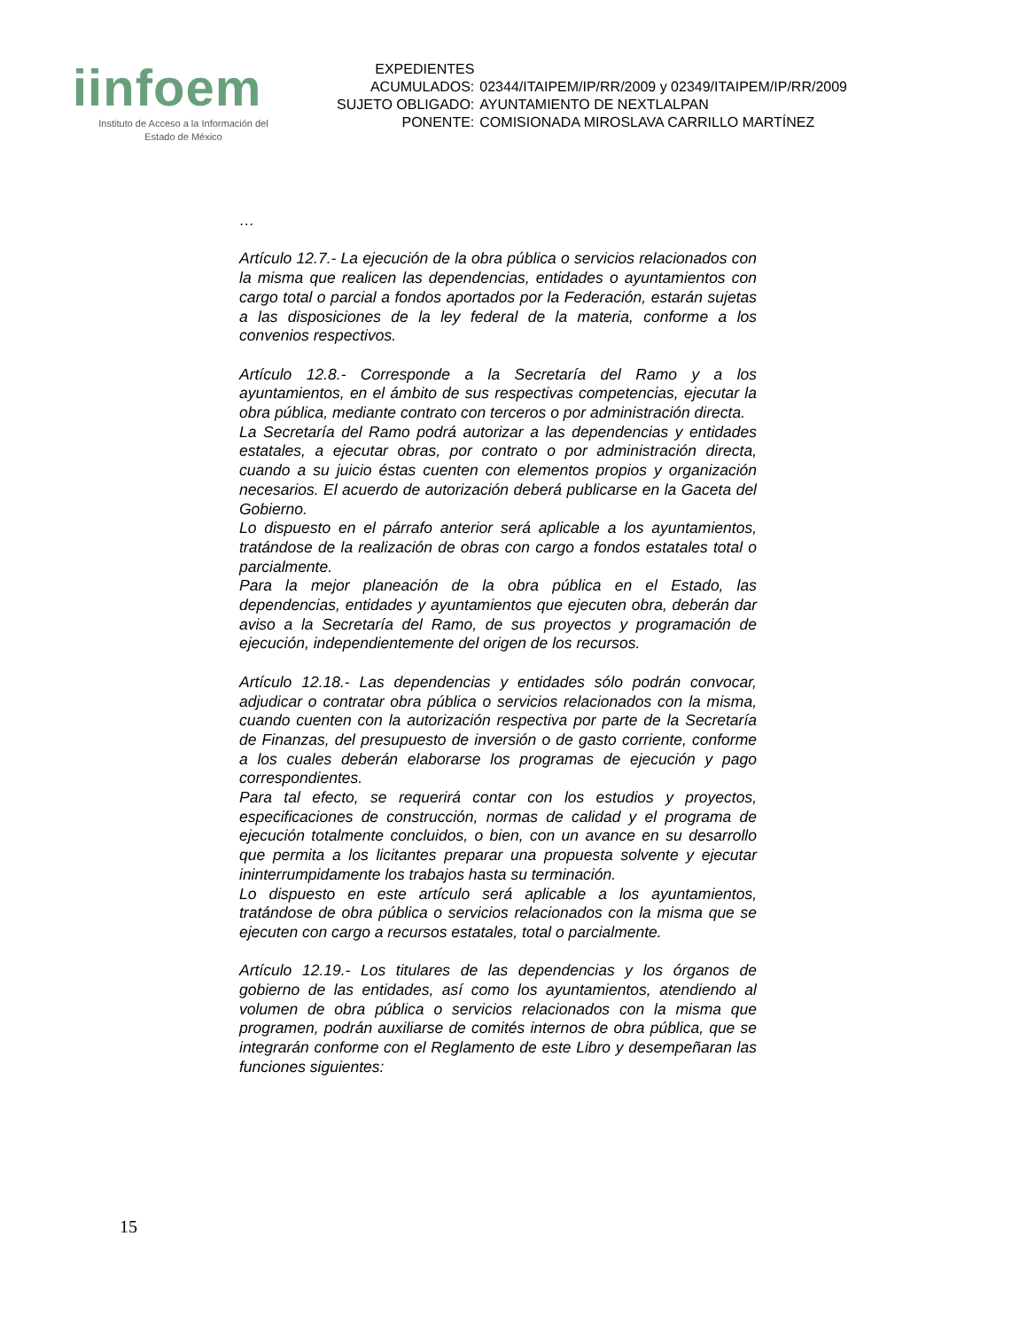iinfoem
Instituto de Acceso a la Información del
Estado de México
| EXPEDIENTES | |
| ACUMULADOS: | 02344/ITAIPEM/IP/RR/2009 y 02349/ITAIPEM/IP/RR/2009 |
| SUJETO OBLIGADO: | AYUNTAMIENTO DE NEXTLALPAN |
| PONENTE: | COMISIONADA MIROSLAVA CARRILLO MARTÍNEZ |
…
Artículo 12.7.- La ejecución de la obra pública o servicios relacionados con la misma que realicen las dependencias, entidades o ayuntamientos con cargo total o parcial a fondos aportados por la Federación, estarán sujetas a las disposiciones de la ley federal de la materia, conforme a los convenios respectivos.
Artículo 12.8.- Corresponde a la Secretaría del Ramo y a los ayuntamientos, en el ámbito de sus respectivas competencias, ejecutar la obra pública, mediante contrato con terceros o por administración directa.
La Secretaría del Ramo podrá autorizar a las dependencias y entidades estatales, a ejecutar obras, por contrato o por administración directa, cuando a su juicio éstas cuenten con elementos propios y organización necesarios. El acuerdo de autorización deberá publicarse en la Gaceta del Gobierno.
Lo dispuesto en el párrafo anterior será aplicable a los ayuntamientos, tratándose de la realización de obras con cargo a fondos estatales total o parcialmente.
Para la mejor planeación de la obra pública en el Estado, las dependencias, entidades y ayuntamientos que ejecuten obra, deberán dar aviso a la Secretaría del Ramo, de sus proyectos y programación de ejecución, independientemente del origen de los recursos.
Artículo 12.18.- Las dependencias y entidades sólo podrán convocar, adjudicar o contratar obra pública o servicios relacionados con la misma, cuando cuenten con la autorización respectiva por parte de la Secretaría de Finanzas, del presupuesto de inversión o de gasto corriente, conforme a los cuales deberán elaborarse los programas de ejecución y pago correspondientes.
Para tal efecto, se requerirá contar con los estudios y proyectos, especificaciones de construcción, normas de calidad y el programa de ejecución totalmente concluidos, o bien, con un avance en su desarrollo que permita a los licitantes preparar una propuesta solvente y ejecutar ininterrumpidamente los trabajos hasta su terminación.
Lo dispuesto en este artículo será aplicable a los ayuntamientos, tratándose de obra pública o servicios relacionados con la misma que se ejecuten con cargo a recursos estatales, total o parcialmente.
Artículo 12.19.- Los titulares de las dependencias y los órganos de gobierno de las entidades, así como los ayuntamientos, atendiendo al volumen de obra pública o servicios relacionados con la misma que programen, podrán auxiliarse de comités internos de obra pública, que se integrarán conforme con el Reglamento de este Libro y desempeñaran las funciones siguientes:
15